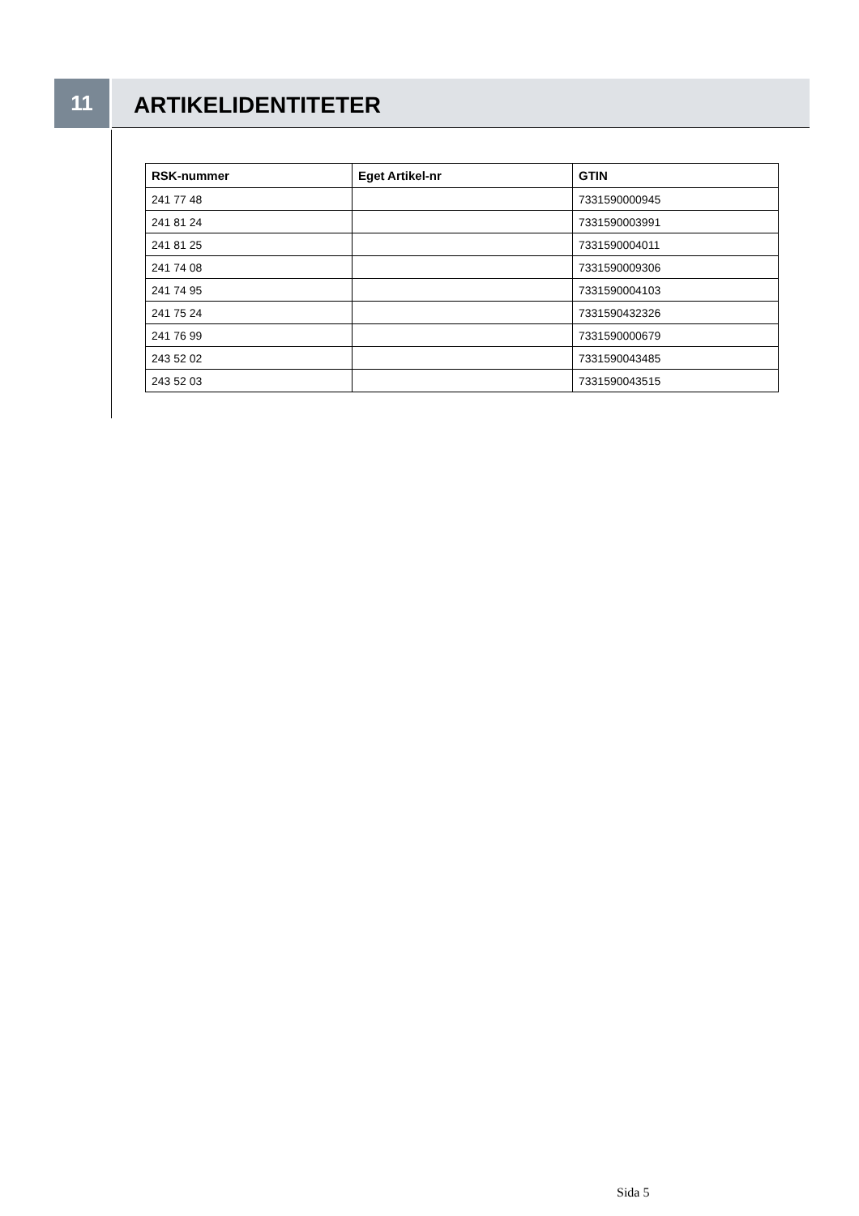11
ARTIKELIDENTITETER
| RSK-nummer | Eget Artikel-nr | GTIN |
| --- | --- | --- |
| 241 77 48 | | 7331590000945 |
| 241 81 24 | | 7331590003991 |
| 241 81 25 | | 7331590004011 |
| 241 74 08 | | 7331590009306 |
| 241 74 95 | | 7331590004103 |
| 241 75 24 | | 7331590432326 |
| 241 76 99 | | 7331590000679 |
| 243 52 02 | | 7331590043485 |
| 243 52 03 | | 7331590043515 |
Sida 5